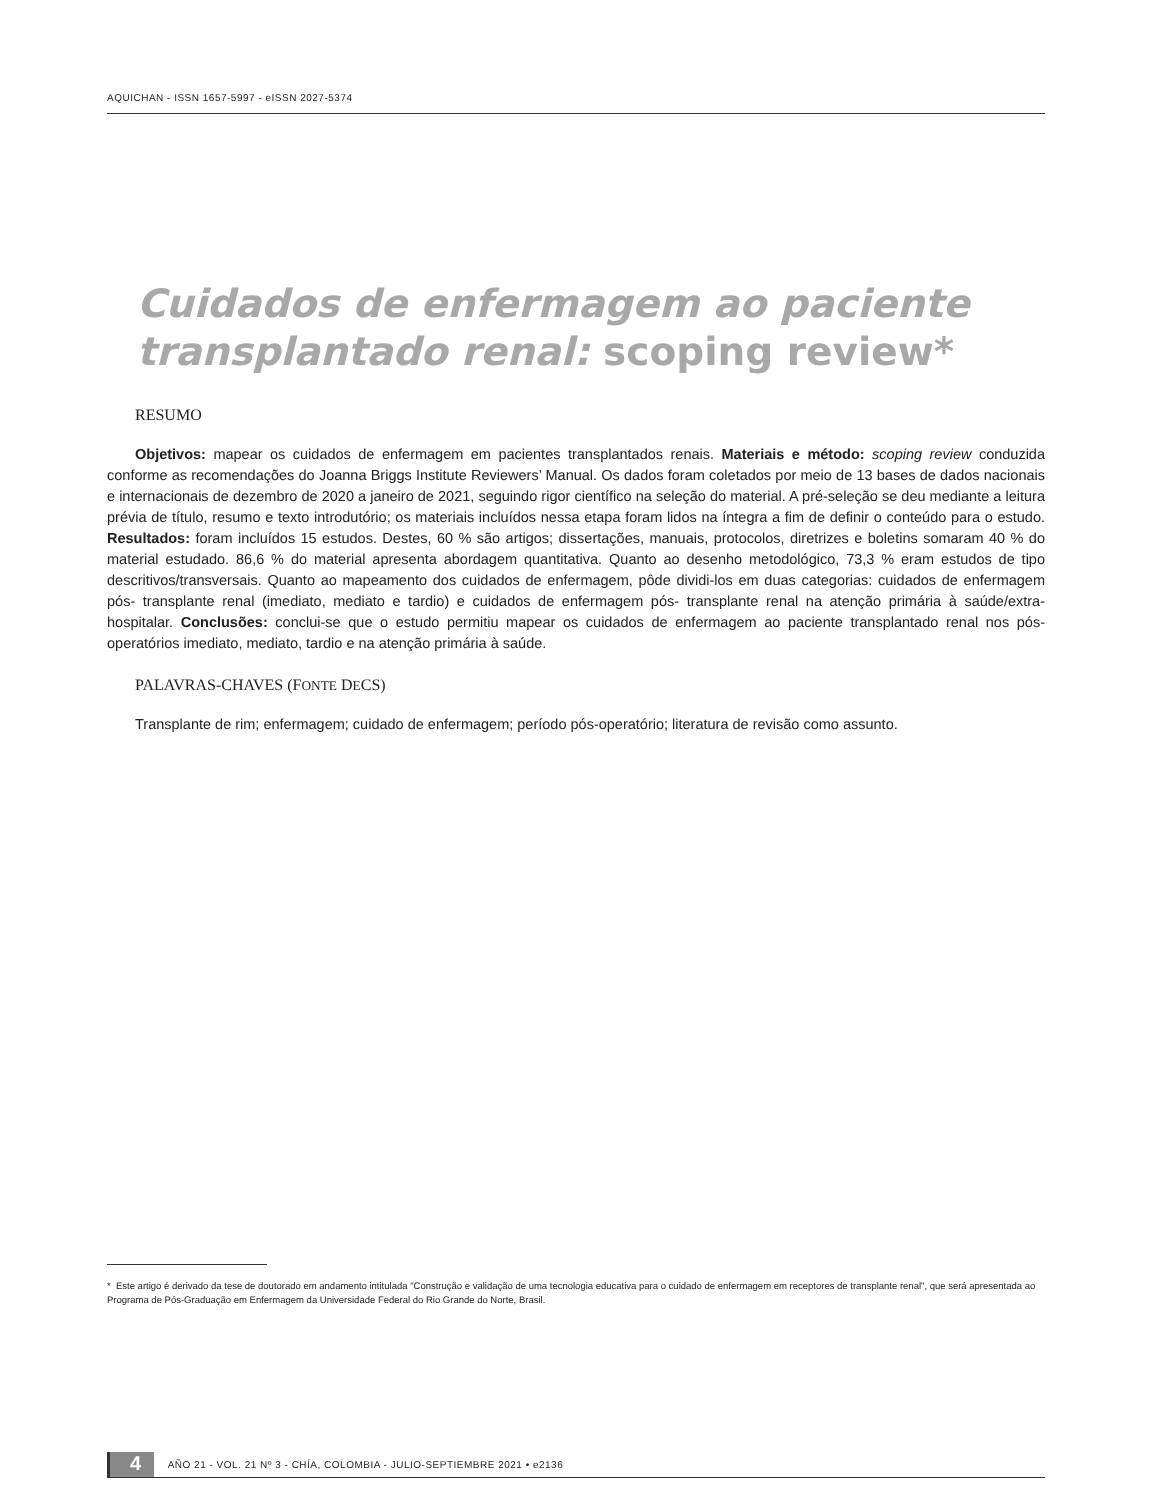AQUICHAN - ISSN 1657-5997 - eISSN 2027-5374
Cuidados de enfermagem ao paciente transplantado renal: scoping review*
RESUMO
Objetivos: mapear os cuidados de enfermagem em pacientes transplantados renais. Materiais e método: scoping review conduzida conforme as recomendações do Joanna Briggs Institute Reviewers’ Manual. Os dados foram coletados por meio de 13 bases de dados nacionais e internacionais de dezembro de 2020 a janeiro de 2021, seguindo rigor científico na seleção do material. A pré-seleção se deu mediante a leitura prévia de título, resumo e texto introdutório; os materiais incluídos nessa etapa foram lidos na íntegra a fim de definir o conteúdo para o estudo. Resultados: foram incluídos 15 estudos. Destes, 60 % são artigos; dissertações, manuais, protocolos, diretrizes e boletins somaram 40 % do material estudado. 86,6 % do material apresenta abordagem quantitativa. Quanto ao desenho metodológico, 73,3 % eram estudos de tipo descritivos/transversais. Quanto ao mapeamento dos cuidados de enfermagem, pôde dividi-los em duas categorias: cuidados de enfermagem pós- transplante renal (imediato, mediato e tardio) e cuidados de enfermagem pós- transplante renal na atenção primária à saúde/extra-hospitalar. Conclusões: conclui-se que o estudo permitiu mapear os cuidados de enfermagem ao paciente transplantado renal nos pós-operatórios imediato, mediato, tardio e na atenção primária à saúde.
PALAVRAS-CHAVES (FONTE DECS)
Transplante de rim; enfermagem; cuidado de enfermagem; período pós-operatório; literatura de revisão como assunto.
* Este artigo é derivado da tese de doutorado em andamento intitulada "Construção e validação de uma tecnologia educativa para o cuidado de enfermagem em receptores de transplante renal", que será apresentada ao Programa de Pós-Graduação em Enfermagem da Universidade Federal do Rio Grande do Norte, Brasil.
4 AÑO 21 - VOL. 21 Nº 3 - CHÍA, COLOMBIA - JULIO-SEPTIEMBRE 2021 • e2136